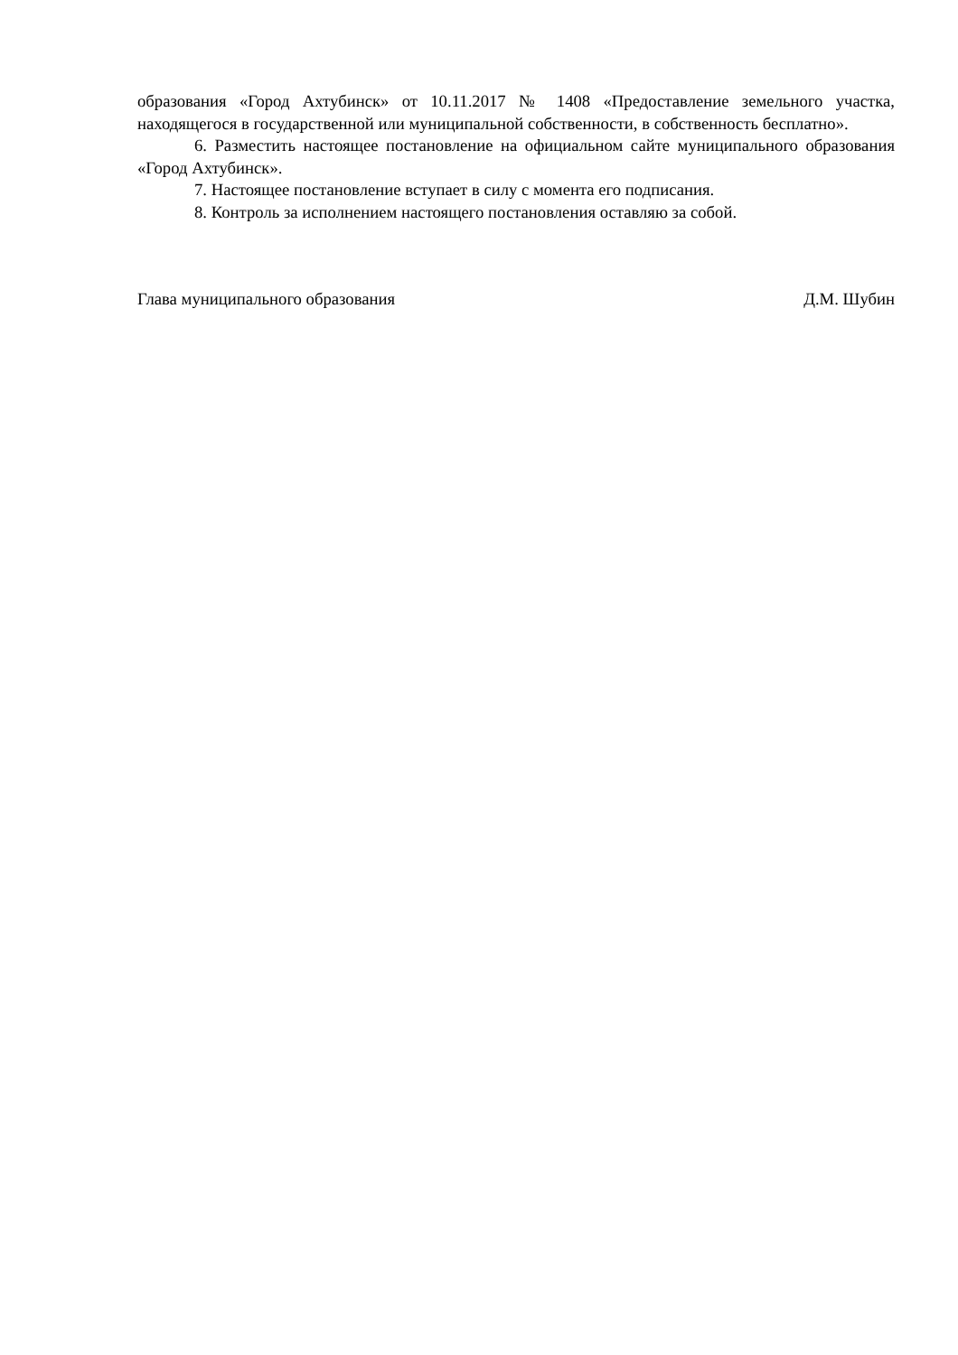образования «Город Ахтубинск» от 10.11.2017 № 1408 «Предоставление земельного участка, находящегося в государственной или муниципальной собственности, в собственность бесплатно».
6. Разместить настоящее постановление на официальном сайте муниципального образования «Город Ахтубинск».
7. Настоящее постановление вступает в силу с момента его подписания.
8. Контроль за исполнением настоящего постановления оставляю за собой.
Глава муниципального образования Д.М. Шубин